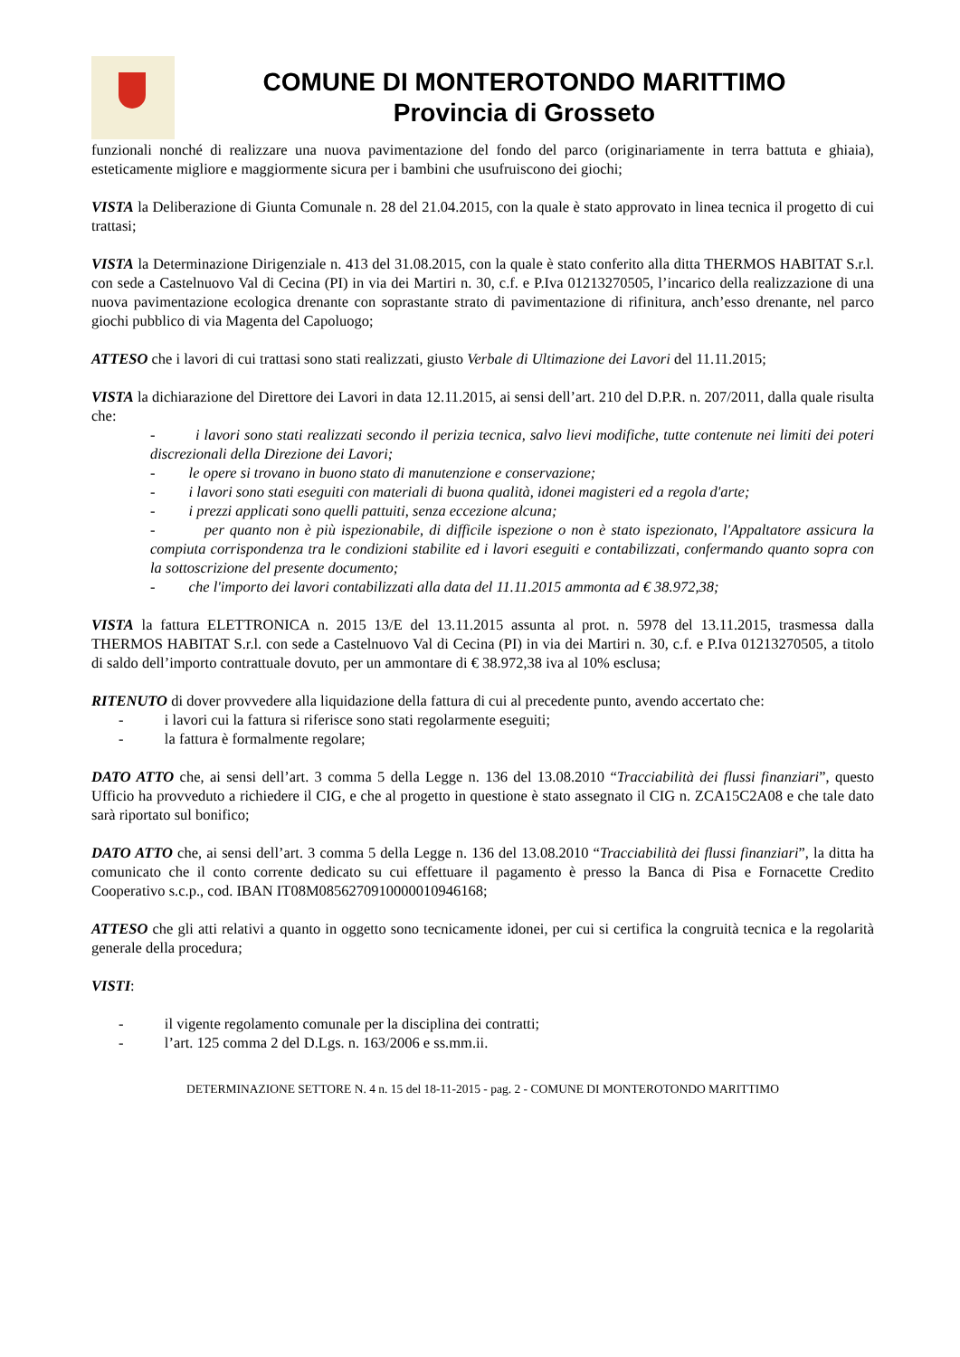COMUNE DI MONTEROTONDO MARITTIMO
Provincia di Grosseto
funzionali nonché di realizzare una nuova pavimentazione del fondo del parco (originariamente in terra battuta e ghiaia), esteticamente migliore e maggiormente sicura per i bambini che usufruiscono dei giochi;
VISTA la Deliberazione di Giunta Comunale n. 28 del 21.04.2015, con la quale è stato approvato in linea tecnica il progetto di cui trattasi;
VISTA la Determinazione Dirigenziale n. 413 del 31.08.2015, con la quale è stato conferito alla ditta THERMOS HABITAT S.r.l. con sede a Castelnuovo Val di Cecina (PI) in via dei Martiri n. 30, c.f. e P.Iva 01213270505, l’incarico della realizzazione di una nuova pavimentazione ecologica drenante con soprastante strato di pavimentazione di rifinitura, anch’esso drenante, nel parco giochi pubblico di via Magenta del Capoluogo;
ATTESO che i lavori di cui trattasi sono stati realizzati, giusto Verbale di Ultimazione dei Lavori del 11.11.2015;
VISTA la dichiarazione del Direttore dei Lavori in data 12.11.2015, ai sensi dell’art. 210 del D.P.R. n. 207/2011, dalla quale risulta che:
- i lavori sono stati realizzati secondo il perizia tecnica, salvo lievi modifiche, tutte contenute nei limiti dei poteri discrezionali della Direzione dei Lavori;
- le opere si trovano in buono stato di manutenzione e conservazione;
- i lavori sono stati eseguiti con materiali di buona qualità, idonei magisteri ed a regola d'arte;
- i prezzi applicati sono quelli pattuiti, senza eccezione alcuna;
- per quanto non è più ispezionabile, di difficile ispezione o non è stato ispezionato, l'Appaltatore assicura la compiuta corrispondenza tra le condizioni stabilite ed i lavori eseguiti e contabilizzati, confermando quanto sopra con la sottoscrizione del presente documento;
- che l'importo dei lavori contabilizzati alla data del 11.11.2015 ammonta ad € 38.972,38;
VISTA la fattura ELETTRONICA n. 2015 13/E del 13.11.2015 assunta al prot. n. 5978 del 13.11.2015, trasmessa dalla THERMOS HABITAT S.r.l. con sede a Castelnuovo Val di Cecina (PI) in via dei Martiri n. 30, c.f. e P.Iva 01213270505, a titolo di saldo dell’importo contrattuale dovuto, per un ammontare di € 38.972,38 iva al 10% esclusa;
RITENUTO di dover provvedere alla liquidazione della fattura di cui al precedente punto, avendo accertato che:
- i lavori cui la fattura si riferisce sono stati regolarmente eseguiti;
- la fattura è formalmente regolare;
DATO ATTO che, ai sensi dell’art. 3 comma 5 della Legge n. 136 del 13.08.2010 “Tracciabilità dei flussi finanziari”, questo Ufficio ha provveduto a richiedere il CIG, e che al progetto in questione è stato assegnato il CIG n. ZCA15C2A08 e che tale dato sarà riportato sul bonifico;
DATO ATTO che, ai sensi dell’art. 3 comma 5 della Legge n. 136 del 13.08.2010 “Tracciabilità dei flussi finanziari”, la ditta ha comunicato che il conto corrente dedicato su cui effettuare il pagamento è presso la Banca di Pisa e Fornacette Credito Cooperativo s.c.p., cod. IBAN IT08M0856270910000010946168;
ATTESO che gli atti relativi a quanto in oggetto sono tecnicamente idonei, per cui si certifica la congruità tecnica e la regolarità generale della procedura;
VISTI:
- il vigente regolamento comunale per la disciplina dei contratti;
- l’art. 125 comma 2 del D.Lgs. n. 163/2006 e ss.mm.ii.
DETERMINAZIONE SETTORE N. 4 n. 15 del 18-11-2015 - pag. 2 - COMUNE DI MONTEROTONDO MARITTIMO